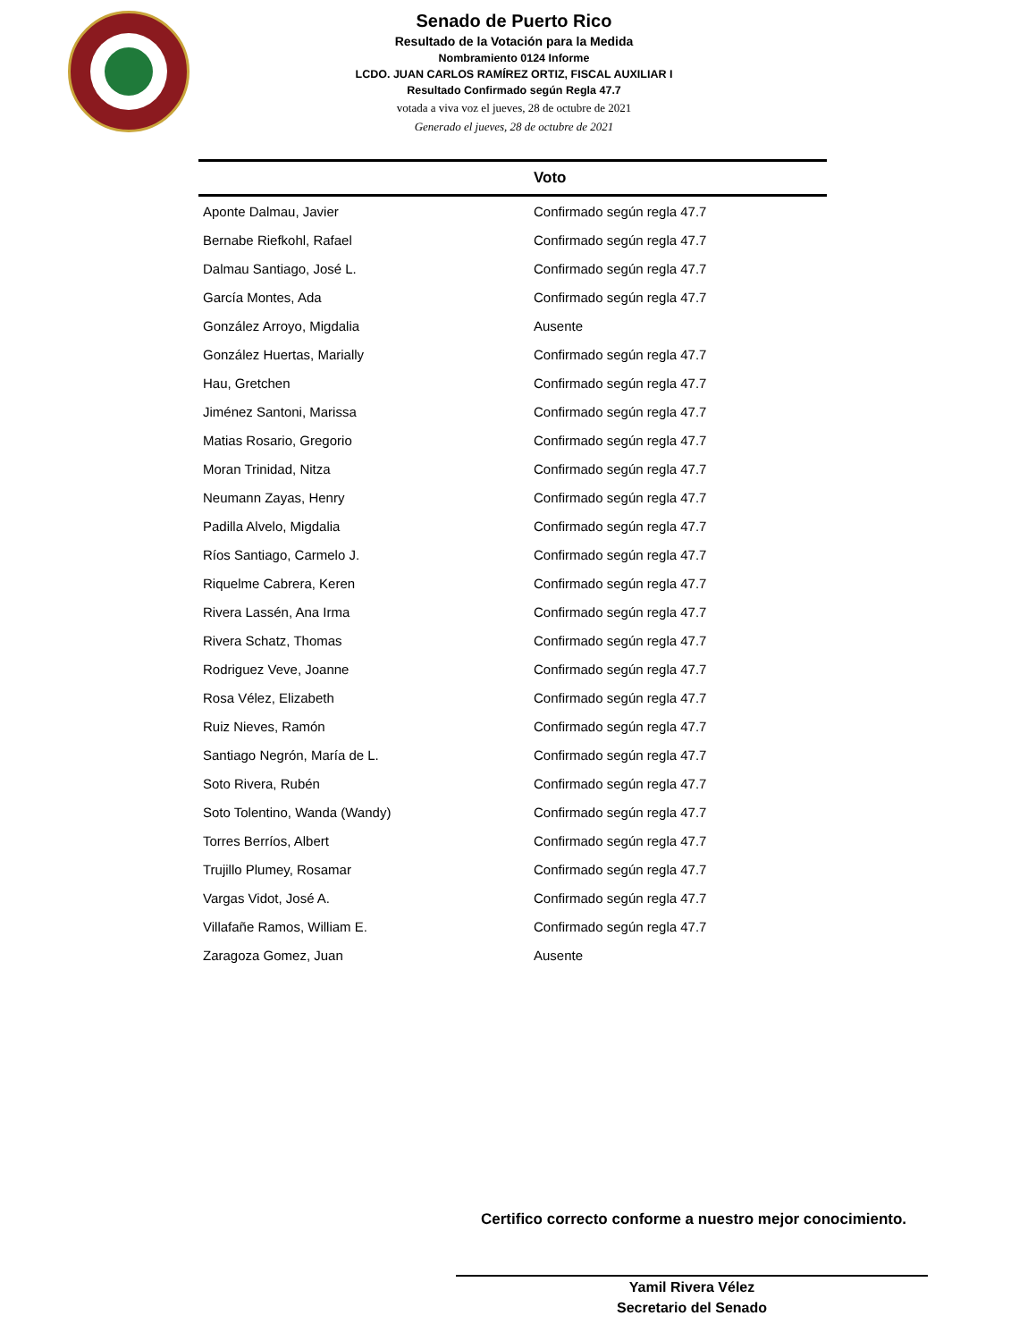Senado de Puerto Rico
Resultado de la Votación para la Medida
Nombramiento 0124 Informe
LCDO. JUAN CARLOS RAMÍREZ ORTIZ, FISCAL AUXILIAR I
Resultado Confirmado según Regla 47.7
votada a viva voz el jueves, 28 de octubre de 2021
Generado el jueves, 28 de octubre de 2021
| | Voto |
| --- | --- |
| Aponte Dalmau, Javier | Confirmado según regla 47.7 |
| Bernabe Riefkohl, Rafael | Confirmado según regla 47.7 |
| Dalmau Santiago, José L. | Confirmado según regla 47.7 |
| García Montes, Ada | Confirmado según regla 47.7 |
| González Arroyo, Migdalia | Ausente |
| González Huertas, Marially | Confirmado según regla 47.7 |
| Hau, Gretchen | Confirmado según regla 47.7 |
| Jiménez Santoni, Marissa | Confirmado según regla 47.7 |
| Matias Rosario, Gregorio | Confirmado según regla 47.7 |
| Moran Trinidad, Nitza | Confirmado según regla 47.7 |
| Neumann Zayas, Henry | Confirmado según regla 47.7 |
| Padilla Alvelo, Migdalia | Confirmado según regla 47.7 |
| Ríos Santiago, Carmelo J. | Confirmado según regla 47.7 |
| Riquelme Cabrera, Keren | Confirmado según regla 47.7 |
| Rivera Lassén, Ana Irma | Confirmado según regla 47.7 |
| Rivera Schatz, Thomas | Confirmado según regla 47.7 |
| Rodriguez Veve, Joanne | Confirmado según regla 47.7 |
| Rosa Vélez, Elizabeth | Confirmado según regla 47.7 |
| Ruiz Nieves, Ramón | Confirmado según regla 47.7 |
| Santiago Negrón, María de L. | Confirmado según regla 47.7 |
| Soto Rivera, Rubén | Confirmado según regla 47.7 |
| Soto Tolentino, Wanda (Wandy) | Confirmado según regla 47.7 |
| Torres Berríos, Albert | Confirmado según regla 47.7 |
| Trujillo Plumey, Rosamar | Confirmado según regla 47.7 |
| Vargas Vidot, José A. | Confirmado según regla 47.7 |
| Villafañe Ramos, William E. | Confirmado según regla 47.7 |
| Zaragoza Gomez, Juan | Ausente |
Certifico correcto conforme a nuestro mejor conocimiento.
Yamil Rivera Vélez
Secretario del Senado